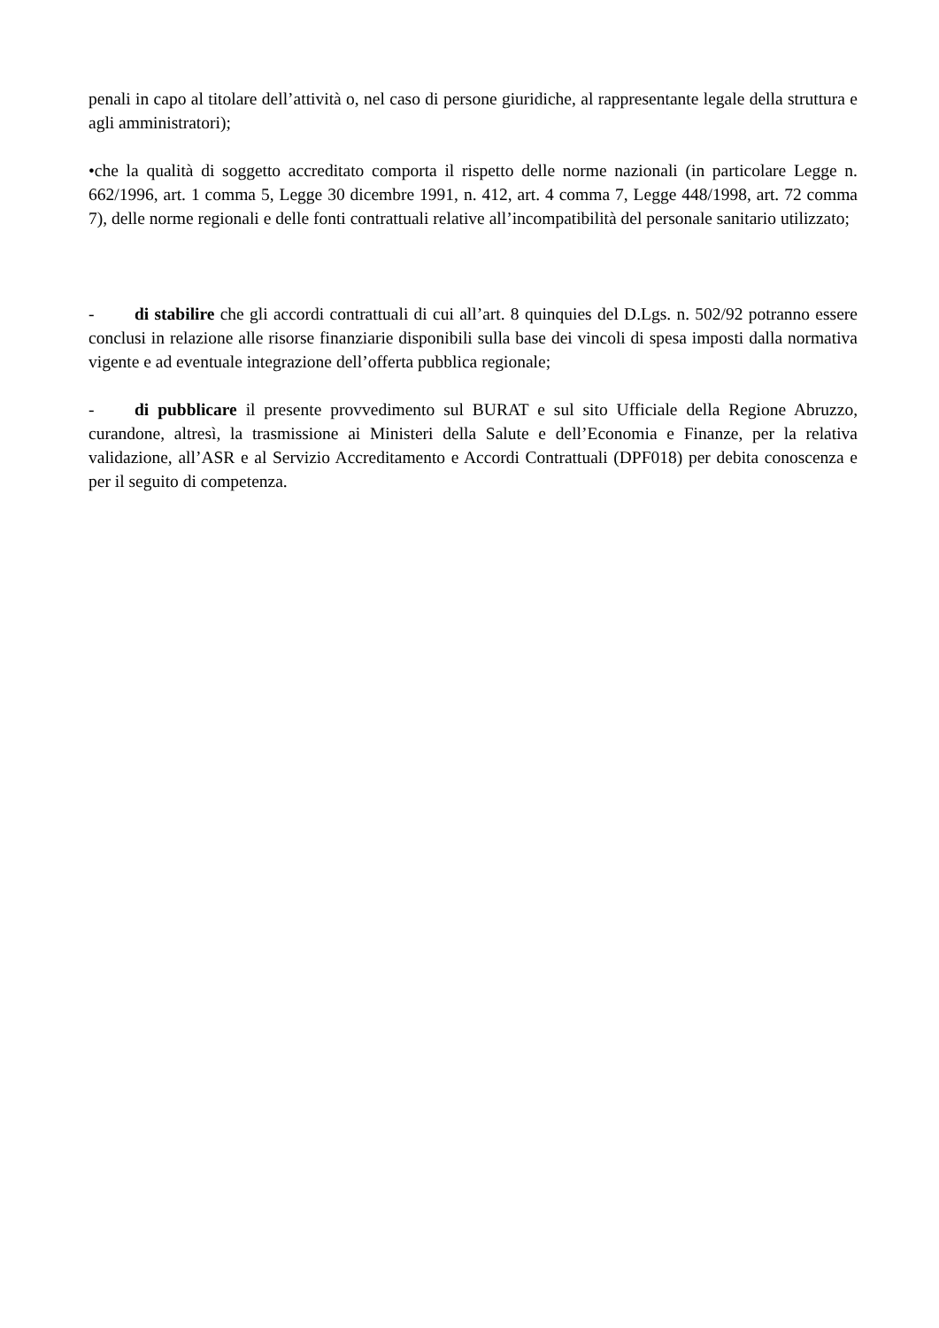penali in capo al titolare dell’attività o, nel caso di persone giuridiche, al rappresentante legale della struttura e agli amministratori);
•che la qualità di soggetto accreditato comporta il rispetto delle norme nazionali (in particolare Legge n. 662/1996, art. 1 comma 5, Legge 30 dicembre 1991, n. 412, art. 4 comma 7, Legge 448/1998, art. 72 comma 7), delle norme regionali e delle fonti contrattuali relative all’incompatibilità del personale sanitario utilizzato;
- di stabilire che gli accordi contrattuali di cui all’art. 8 quinquies del D.Lgs. n. 502/92 potranno essere conclusi in relazione alle risorse finanziarie disponibili sulla base dei vincoli di spesa imposti dalla normativa vigente e ad eventuale integrazione dell’offerta pubblica regionale;
- di pubblicare il presente provvedimento sul BURAT e sul sito Ufficiale della Regione Abruzzo, curandone, altresì, la trasmissione ai Ministeri della Salute e dell’Economia e Finanze, per la relativa validazione, all’ASR e al Servizio Accreditamento e Accordi Contrattuali (DPF018) per debita conoscenza e per il seguito di competenza.